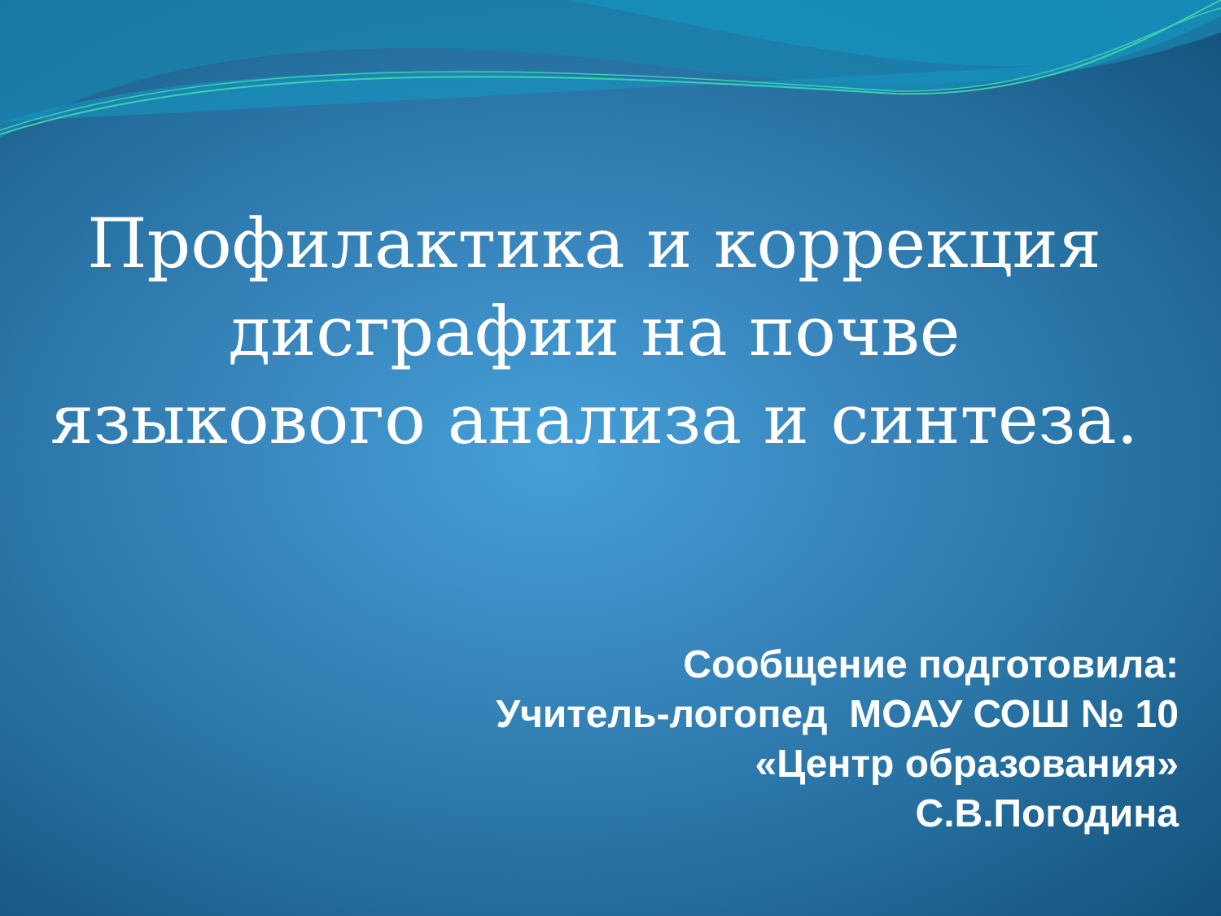Профилактика и коррекция
дисграфии на почве
языкового анализа и синтеза.
Сообщение подготовила:
Учитель-логопед МОАУ СОШ № 10
«Центр образования»
С.В.Погодина